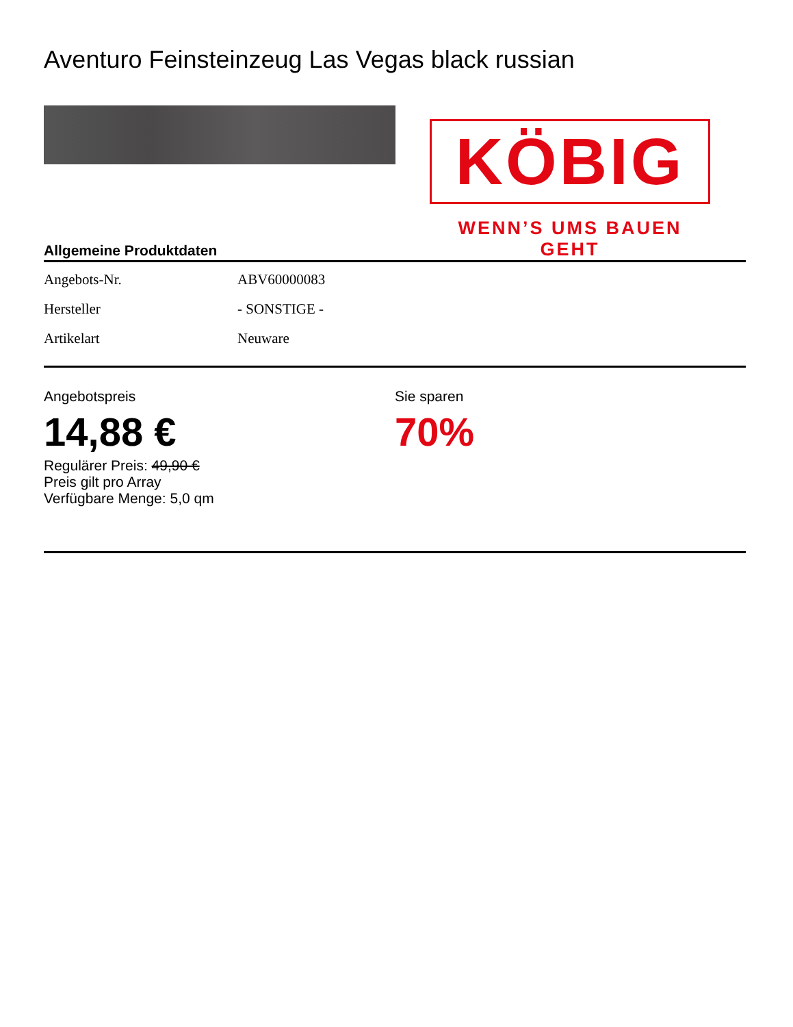Aventuro Feinsteinzeug Las Vegas black russian
KÖBIG
WENN’S UMS BAUEN GEHT
Allgemeine Produktdaten
| Angebots-Nr. | ABV60000083 |
| Hersteller | - SONSTIGE - |
| Artikelart | Neuware |
Angebotspreis
14,88 €
Regulärer Preis: 49,90 €
Preis gilt pro Array
Verfügbare Menge: 5,0 qm
Sie sparen
70%